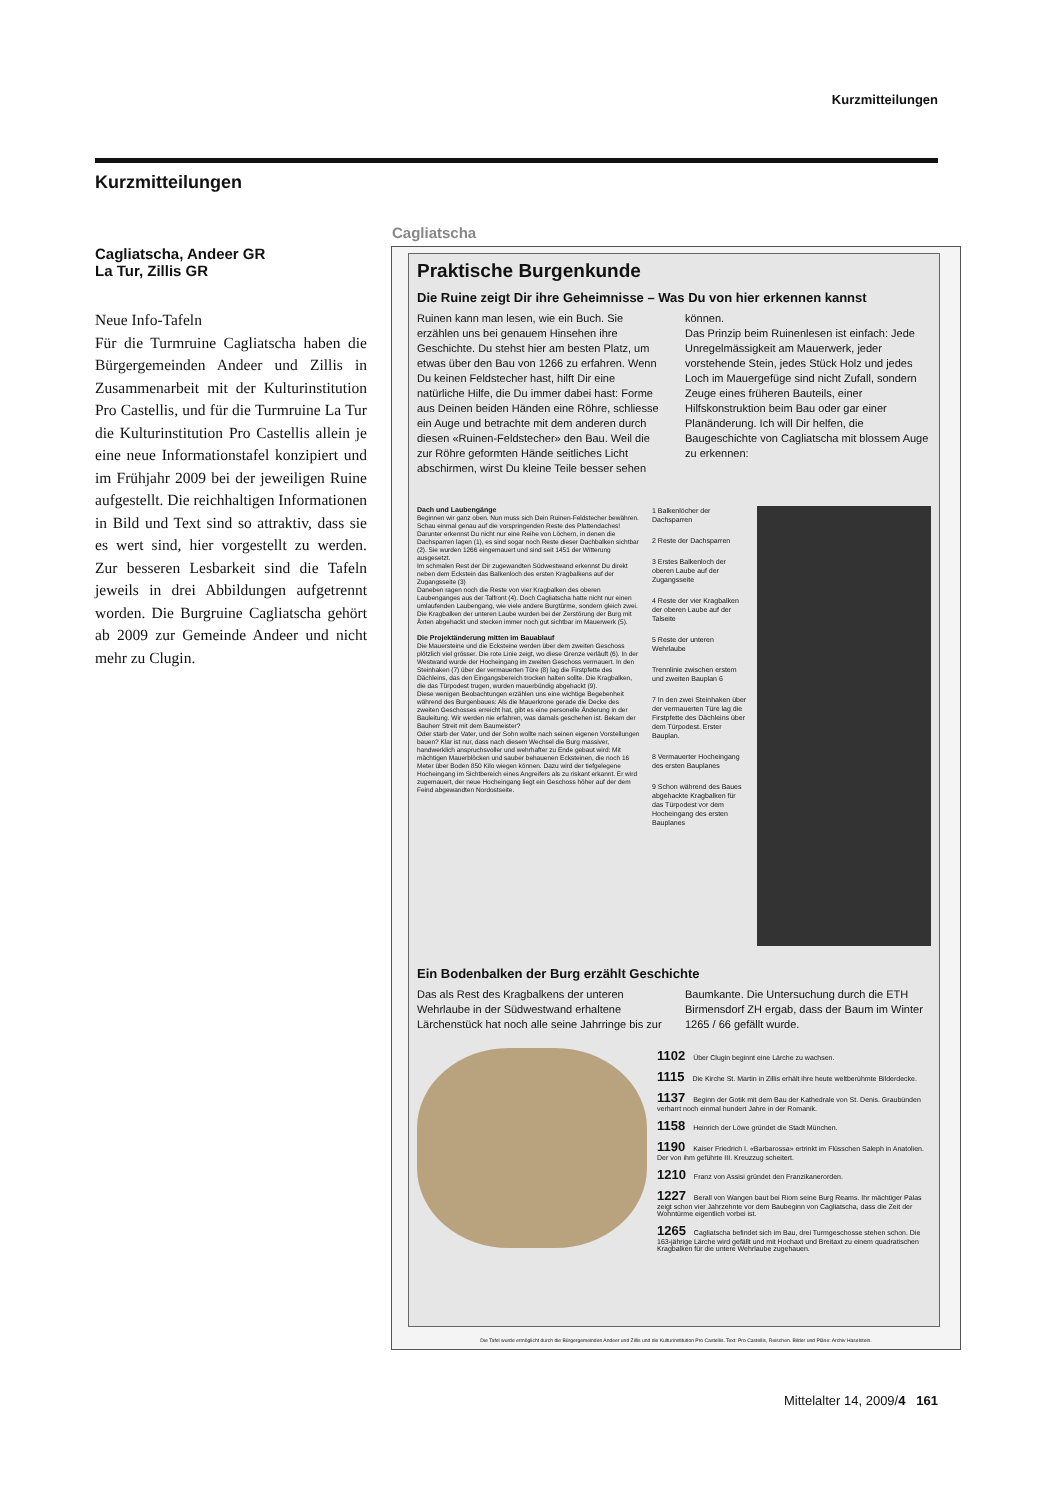Kurzmitteilungen
Kurzmitteilungen
Cagliatscha, Andeer GR
La Tur, Zillis GR
Neue Info-Tafeln
Für die Turmruine Cagliatscha haben die Bürgergemeinden Andeer und Zillis in Zusammenarbeit mit der Kulturinstitution Pro Castellis, und für die Turmruine La Tur die Kulturinstitution Pro Castellis allein je eine neue Informationstafel konzipiert und im Frühjahr 2009 bei der jeweiligen Ruine aufgestellt. Die reichhaltigen Informationen in Bild und Text sind so attraktiv, dass sie es wert sind, hier vorgestellt zu werden. Zur besseren Lesbarkeit sind die Tafeln jeweils in drei Abbildungen aufgetrennt worden. Die Burgruine Cagliatscha gehört ab 2009 zur Gemeinde Andeer und nicht mehr zu Clugin.
Cagliatscha
Praktische Burgenkunde
Die Ruine zeigt Dir ihre Geheimnisse – Was Du von hier erkennen kannst
Ruinen kann man lesen, wie ein Buch. Sie erzählen uns bei genauem Hinsehen ihre Geschichte. Du stehst hier am besten Platz, um etwas über den Bau von 1266 zu erfahren. Wenn Du keinen Feldstecher hast, hilft Dir eine natürliche Hilfe, die Du immer dabei hast: Forme aus Deinen beiden Händen eine Röhre, schliesse ein Auge und betrachte mit dem anderen durch diesen «Ruinen-Feldstecher» den Bau. Weil die zur Röhre geformten Hände seitliches Licht abschirmen, wirst Du kleine Teile besser sehen können.
Das Prinzip beim Ruinenlesen ist einfach: Jede Unregelmässigkeit am Mauerwerk, jeder vorstehende Stein, jedes Stück Holz und jedes Loch im Mauergefüge sind nicht Zufall, sondern Zeuge eines früheren Bauteils, einer Hilfskonstruktion beim Bau oder gar einer Planänderung. Ich will Dir helfen, die Baugeschichte von Cagliatscha mit blossem Auge zu erkennen:
Dach und Laubengänge
Beginnen wir ganz oben. Nun muss sich Dein Ruinen-Feldstecher bewähren.
Schau einmal genau auf die vorspringenden Reste des Plattendaches! Darunter erkennst Du nicht nur eine Reihe von Löchern, in denen die Dachsparren lagen (1), es sind sogar noch Reste dieser Dachbalken sichtbar (2). Sie wurden 1266 eingemauert und sind seit 1451 der Witterung ausgesetzt.
Im schmalen Rest der Dir zugewandten Südwestwand erkennst Du direkt neben dem Eckstein das Balkenloch des ersten Kragbalkens auf der Zugangsseite (3)
Daneben ragen noch die Reste von vier Kragbalken des oberen Laubenganges aus der Talfront (4). Doch Cagliatscha hatte nicht nur einen umlaufenden Laubengang, wie viele andere Burgtürme, sondern gleich zwei. Die Kragbalken der unteren Laube wurden bei der Zerstörung der Burg mit Äxten abgehackt und stecken immer noch gut sichtbar im Mauerwerk (5).
Die Projektänderung mitten im Bauablauf
Die Mauersteine und die Ecksteine werden über dem zweiten Geschoss plötzlich viel grösser. Die rote Linie zeigt, wo diese Grenze verläuft (6). In der Westwand wurde der Hocheingang im zweiten Geschoss vermauert. In den Steinhaken (7) über der vermauerten Türe (8) lag die Firstpfette des Dächleins, das den Eingangsbereich trocken halten sollte. Die Kragbalken, die das Türpodest trugen, wurden mauerbündig abgehackt (9).
Diese wenigen Beobachtungen erzählen uns eine wichtige Begebenheit während des Burgenbaues: Als die Mauerkrone gerade die Decke des zweiten Geschosses erreicht hat, gibt es eine personelle Änderung in der Bauleitung. Wir werden nie erfahren, was damals geschehen ist. Bekam der Bauherr Streit mit dem Baumeister?
Oder starb der Vater, und der Sohn wollte nach seinen eigenen Vorstellungen bauen? Klar ist nur, dass nach diesem Wechsel die Burg massiver, handwerklich anspruchsvoller und wehrhafter zu Ende gebaut wird: Mit mächtigen Mauerblöcken und sauber behauenen Ecksteinen, die noch 16 Meter über Boden 850 Kilo wiegen können. Dazu wird der tiefgelegene Hocheingang im Sichtbereich eines Angreifers als zu riskant erkannt. Er wird zugemauert, der neue Hocheingang liegt ein Geschoss höher auf der dem Feind abgewandten Nordostseite.
1 Balkenlöcher der Dachsparren
2 Reste der Dachsparren
3 Erstes Balkenloch der oberen Laube auf der Zugangsseite
4 Reste der vier Kragbalken der oberen Laube auf der Talseite
5 Reste der unteren Wehrlaube
Trennlinie zwischen erstem und zweiten Bauplan 6
7 In den zwei Steinhaken über der vermauerten Türe lag die Firstpfette des Dächleins über dem Türpodest. Erster Bauplan.
8 Vermauerter Hocheingang des ersten Bauplanes
9 Schon während des Baues abgehackte Kragbalken für das Türpodest vor dem Hocheingang des ersten Bauplanes
Ein Bodenbalken der Burg erzählt Geschichte
Das als Rest des Kragbalkens der unteren Wehrlaube in der Südwestwand erhaltene Lärchenstück hat noch alle seine Jahrringe bis zur Baumkante. Die Untersuchung durch die ETH Birmensdorf ZH ergab, dass der Baum im Winter 1265 / 66 gefällt wurde.
1102 Über Clugin beginnt eine Lärche zu wachsen.
1115 Die Kirche St. Martin in Zillis erhält ihre heute weltberühmte Bilderdecke.
1137 Beginn der Gotik mit dem Bau der Kathedrale von St. Denis. Graubünden verharrt noch einmal hundert Jahre in der Romanik.
1158 Heinrich der Löwe gründet die Stadt München.
1190 Kaiser Friedrich I. «Barbarossa» ertrinkt im Flüsschen Saleph in Anatolien. Der von ihm geführte III. Kreuzzug scheitert.
1210 Franz von Assisi gründet den Franzikanerorden.
1227 Berall von Wangen baut bei Riom seine Burg Reams. Ihr mächtiger Palas zeigt schon vier Jahrzehnte vor dem Baubeginn von Cagliatscha, dass die Zeit der Wohntürme eigentlich vorbei ist.
1265 Cagliatscha befindet sich im Bau, drei Turmgeschosse stehen schon. Die 163-jährige Lärche wird gefällt und mit Hochaxt und Breitaxt zu einem quadratischen Kragbalken für die untere Wehrlaube zugehauen.
Die Tafel wurde ermöglicht durch die Bürgergemeinden Andeer und Zillis und die Kulturinstitution Pro Castellis. Text: Pro Castellis, Reischen. Bilder und Pläne: Archiv Haselstein.
Mittelalter 14, 2009/4 161